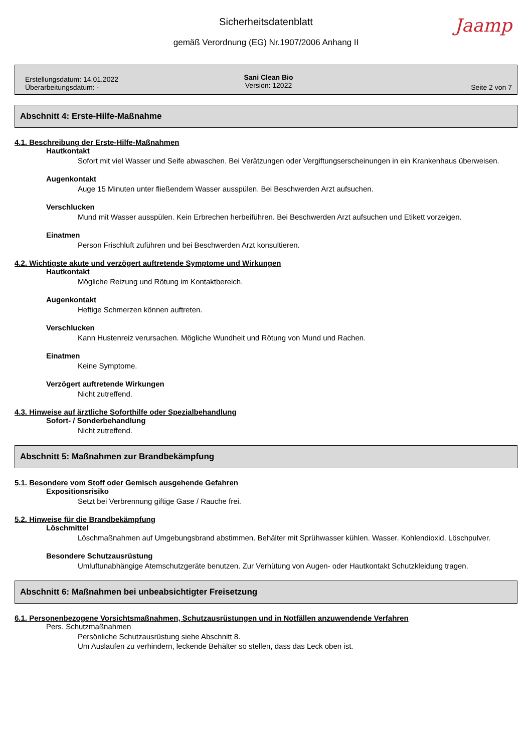Sicherheitsdatenblatt
Jaamp
gemäß Verordnung (EG) Nr.1907/2006 Anhang II
Erstellungsdatum: 14.01.2022
Überarbeitungsdatum: -
Sani Clean Bio
Version: 12022
Seite 2 von 7
Abschnitt 4: Erste-Hilfe-Maßnahme
4.1. Beschreibung der Erste-Hilfe-Maßnahmen
Hautkontakt
Sofort mit viel Wasser und Seife abwaschen. Bei Verätzungen oder Vergiftungserscheinungen in ein Krankenhaus überweisen.
Augenkontakt
Auge 15 Minuten unter fließendem Wasser ausspülen. Bei Beschwerden Arzt aufsuchen.
Verschlucken
Mund mit Wasser ausspülen. Kein Erbrechen herbeiführen. Bei Beschwerden Arzt aufsuchen und Etikett vorzeigen.
Einatmen
Person Frischluft zuführen und bei Beschwerden Arzt konsultieren.
4.2. Wichtigste akute und verzögert auftretende Symptome und Wirkungen
Hautkontakt
Mögliche Reizung und Rötung im Kontaktbereich.
Augenkontakt
Heftige Schmerzen können auftreten.
Verschlucken
Kann Hustenreiz verursachen. Mögliche Wundheit und Rötung von Mund und Rachen.
Einatmen
Keine Symptome.
Verzögert auftretende Wirkungen
Nicht zutreffend.
4.3. Hinweise auf ärztliche Soforthilfe oder Spezialbehandlung
Sofort- / Sonderbehandlung
Nicht zutreffend.
Abschnitt 5: Maßnahmen zur Brandbekämpfung
5.1. Besondere vom Stoff oder Gemisch ausgehende Gefahren
Expositionsrisiko
Setzt bei Verbrennung giftige Gase / Rauche frei.
5.2. Hinweise für die Brandbekämpfung
Löschmittel
Löschmaßnahmen auf Umgebungsbrand abstimmen. Behälter mit Sprühwasser kühlen. Wasser. Kohlendioxid. Löschpulver.
Besondere Schutzausrüstung
Umluftunabhängige Atemschutzgeräte benutzen. Zur Verhütung von Augen- oder Hautkontakt Schutzkleidung tragen.
Abschnitt 6: Maßnahmen bei unbeabsichtigter Freisetzung
6.1. Personenbezogene Vorsichtsmaßnahmen, Schutzausrüstungen und in Notfällen anzuwendende Verfahren
Pers. Schutzmaßnahmen
Persönliche Schutzausrüstung siehe Abschnitt 8.
Um Auslaufen zu verhindern, leckende Behälter so stellen, dass das Leck oben ist.